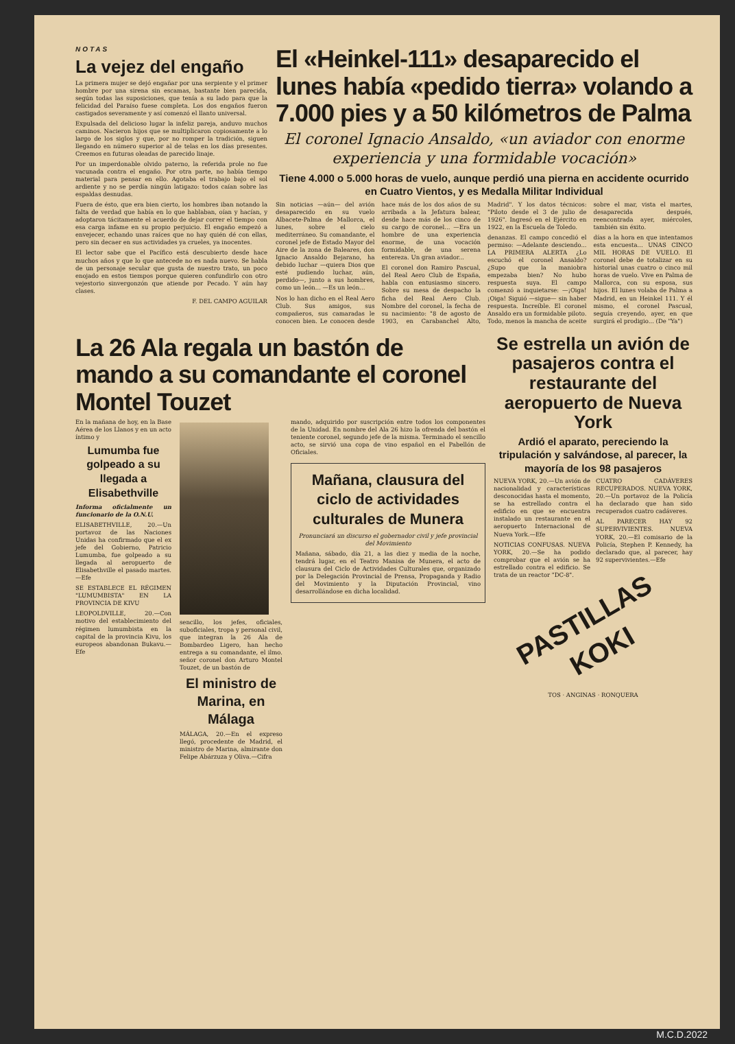NOTAS
La vejez del engaño
La primera mujer se dejó engañar por una serpiente y el primer hombre por una sirena sin escamas, bastante bien parecida, según todas las suposiciones, que tenía a su lado para que la felicidad del Paraíso fuese completa. Los dos engaños fueron castigados severamente y así comenzó el llanto universal.
Expulsada del delicioso lugar la infeliz pareja, anduvo muchos caminos. Nacieron hijos que se multiplicaron copiosamente a lo largo de los siglos y que, por no romper la tradición, siguen llegando en número superior al de telas en los días presentes. Creemos en futuras oleadas de parecido linaje.
Por un imperdonable olvido paterno, la referida prole no fue vacunada contra el engaño. Por otra parte, no había tiempo material para pensar en ello. Agotaba el trabajo bajo el sol ardiente y no se perdía ningún latigazo: todos caían sobre las espaldas desnudas.
Fuera de ésto, que era bien cierto, los hombres iban notando la falta de verdad que había en lo que hablaban, oían y hacían, y adoptaron tácitamente el acuerdo de dejar correr el tiempo con esa carga infame en su propio perjuicio. El engaño empezó a envejecer, echando unas raíces que no hay quién dé con ellas, pero sin decaer en sus actividades ya crueles, ya inocentes.
El lector sabe que el Pacífico está descubierto desde hace muchos años y que lo que antecede no es nada nuevo. Se habla de un personaje secular que gusta de nuestro trato, un poco enojado en estos tiempos porque quieren confundirlo con otro vejestorio sinvergonzón que atiende por Pecado. Y aún hay clases.
F. DEL CAMPO AGUILAR
El «Heinkel-111» desaparecido el lunes había «pedido tierra» volando a 7.000 pies y a 50 kilómetros de Palma
El coronel Ignacio Ansaldo, «un aviador con enorme experiencia y una formidable vocación»
Tiene 4.000 o 5.000 horas de vuelo, aunque perdió una pierna en accidente ocurrido en Cuatro Vientos, y es Medalla Militar Individual
Sin noticias —aún— del avión desaparecido en su vuelo Albacete-Palma de Mallorca, el lunes, sobre el cielo mediterráneo. Su comandante, el coronel jefe de Estado Mayor del Aire de la zona de Baleares, don Ignacio Ansaldo Bejarano, ha debido luchar —quiera Dios que esté pudiendo luchar, aún, perdido—, junto a sus hombres, como un león... —Es un león...
Nos lo han dicho en el Real Aero Club. Sus amigos, sus compañeros, sus camaradas le conocen bien. Le conocen desde hace más de los dos años de su arribada a la Jefatura balear, desde hace más de los cinco de su cargo de coronel... —Era un hombre de una experiencia enorme, de una vocación formidable, de una serena entereza. Un gran aviador...
El coronel don Ramiro Pascual, del Real Aero Club de España, habla con entusiasmo sincero. Sobre su mesa de despacho la ficha del Real Aero Club. Nombre del coronel, la fecha de su nacimiento: "8 de agosto de 1903, en Carabanchel Alto, Madrid". Y los datos técnicos: "Piloto desde el 3 de julio de 1926". Ingresó en el Ejército en 1922, en la Escuela de Toledo.
denanzas. El campo concedió el permiso: —Adelante desciendo... LA PRIMERA ALERTA ¿Lo escuchó el coronel Ansaldo? ¿Supo que la maniobra empezaba bien? No hubo respuesta suya. El campo comenzó a inquietarse: —¡Oiga! ¡Oiga! Siguió —sigue— sin haber respuesta. Increíble. El coronel Ansaldo era un formidable piloto. Todo, menos la mancha de aceite sobre el mar, vista el martes, desaparecida después, reencontrada ayer, miércoles, también sin éxito.
días a la hora en que intentamos esta encuesta... UNAS CINCO MIL HORAS DE VUELO. El coronel debe de totalizar en su historial unas cuatro o cinco mil horas de vuelo. Vive en Palma de Mallorca, con su esposa, sus hijos. El lunes volaba de Palma a Madrid, en un Heinkel 111. Y él mismo, el coronel Pascual, seguía creyendo, ayer, en que surgirá el prodigio... (De "Ya")
La 26 Ala regala un bastón de mando a su comandante el coronel Montel Touzet
En la mañana de hoy, en la Base Aérea de los Llanos y en un acto íntimo y
Lumumba fue golpeado a su llegada a Elisabethville
Informa oficialmente un funcionario de la O.N.U.
ELISABETHVILLE, 20.—Un portavoz de las Naciones Unidas ha confirmado que el ex jefe del Gobierno, Patricio Lumumba, fue golpeado a su llegada al aeropuerto de Elisabethville el pasado martes.—Efe
SE ESTABLECE EL RÉGIMEN "LUMUMBISTA" EN LA PROVINCIA DE KIVU
LEOPOLDVILLE, 20.—Con motivo del establecimiento del régimen lumumbista en la capital de la provincia Kivu, los europeos abandonan Bukavu.—Efe
sencillo, los jefes, oficiales, suboficiales, tropa y personal civil, que integran la 26 Ala de Bombardeo Ligero, han hecho entrega a su comandante, el ilmo. señor coronel don Arturo Montel Touzet, de un bastón de
El ministro de Marina, en Málaga
MÁLAGA, 20.—En el expreso llegó, procedente de Madrid, el ministro de Marina, almirante don Felipe Abárzuza y Oliva.—Cifra
mando, adquirido por suscripción entre todos los componentes de la Unidad. En nombre del Ala 26 hizo la ofrenda del bastón el teniente coronel, segundo jefe de la misma. Terminado el sencillo acto, se sirvió una copa de vino español en el Pabellón de Oficiales.
Mañana, clausura del ciclo de actividades culturales de Munera
Pronunciará un discurso el gobernador civil y jefe provincial del Movimiento
Mañana, sábado, día 21, a las diez y media de la noche, tendrá lugar, en el Teatro Manisa de Munera, el acto de clausura del Ciclo de Actividades Culturales que, organizado por la Delegación Provincial de Prensa, Propaganda y Radio del Movimiento y la Diputación Provincial, vino desarrollándose en dicha localidad.
Se estrella un avión de pasajeros contra el restaurante del aeropuerto de Nueva York
Ardió el aparato, pereciendo la tripulación y salvándose, al parecer, la mayoría de los 98 pasajeros
NUEVA YORK, 20.—Un avión de nacionalidad y características desconocidas hasta el momento, se ha estrellado contra el edificio en que se encuentra instalado un restaurante en el aeropuerto Internacional de Nueva York.—Efe
NOTICIAS CONFUSAS. NUEVA YORK, 20.—Se ha podido comprobar que el avión se ha estrellado contra el edificio. Se trata de un reactor "DC-8".
CUATRO CADÁVERES RECUPERADOS. NUEVA YORK, 20.—Un portavoz de la Policía ha declarado que han sido recuperados cuatro cadáveres.
AL PARECER HAY 92 SUPERVIVIENTES. NUEVA YORK, 20.—El comisario de la Policía, Stephen P. Kennedy, ha declarado que, al parecer, hay 92 supervivientes.—Efe
PASTILLAS KOKI
TOS · ANGINAS · RONQUERA
M.C.D.2022